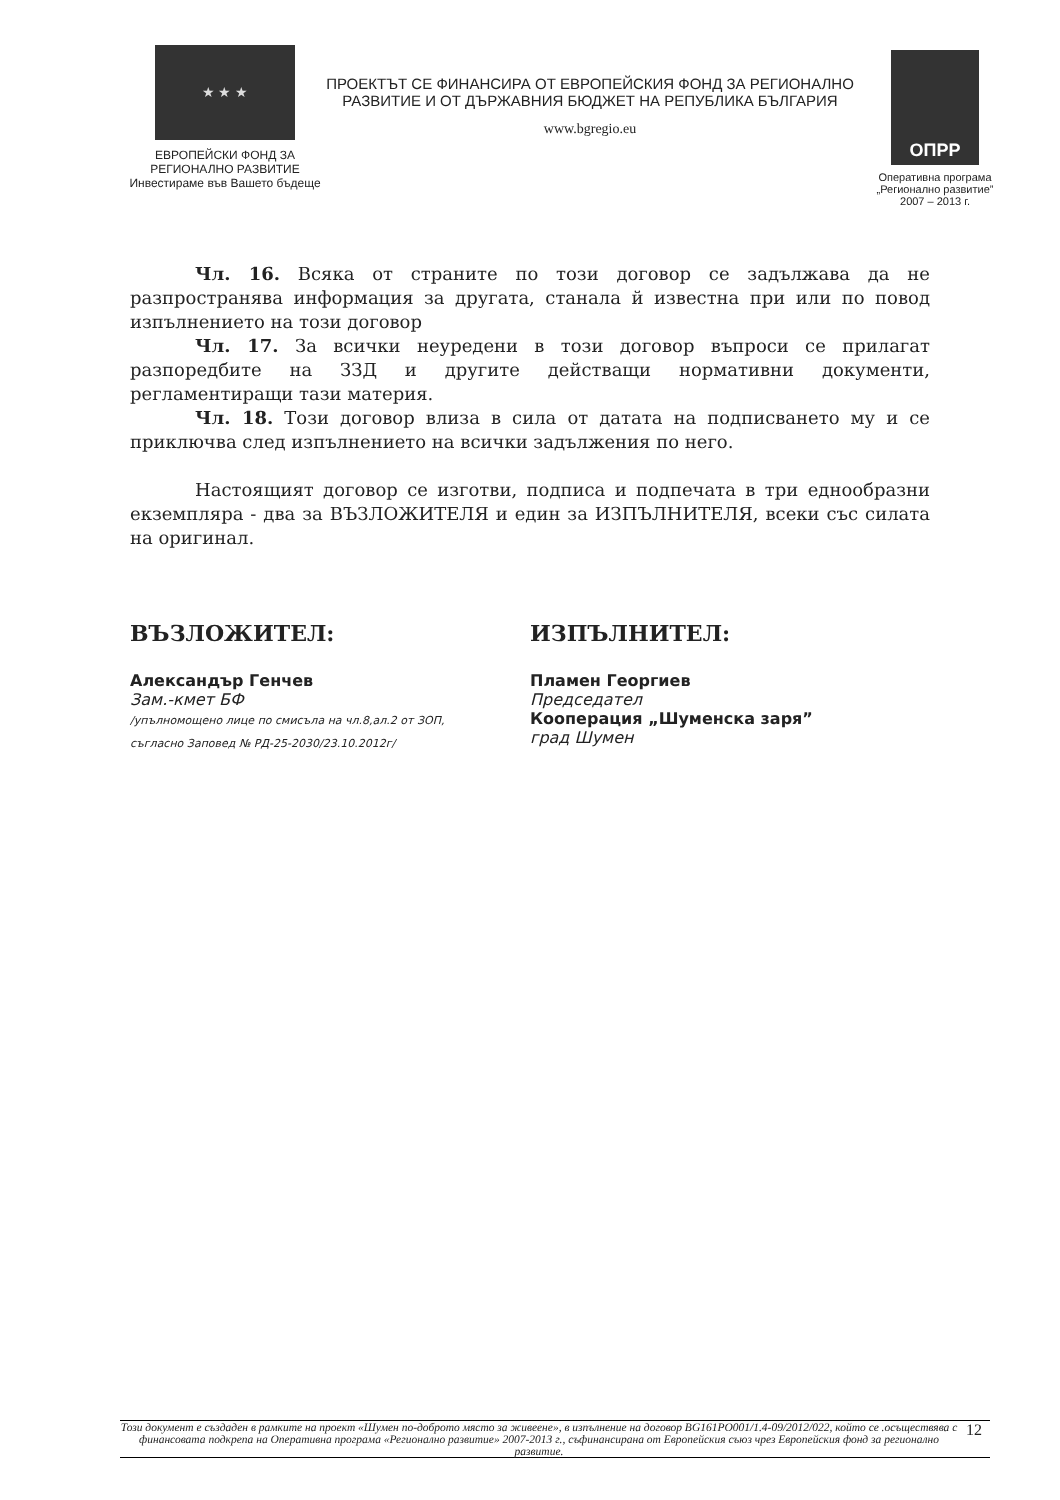★ ★ ★
ЕВРОПЕЙСКИ ФОНД ЗА
РЕГИОНАЛНО РАЗВИТИЕ
Инвестираме във Вашето бъдеще
ПРОЕКТЪТ СЕ ФИНАНСИРА ОТ ЕВРОПЕЙСКИЯ ФОНД ЗА РЕГИОНАЛНО
РАЗВИТИЕ И ОТ ДЪРЖАВНИЯ БЮДЖЕТ НА РЕПУБЛИКА БЪЛГАРИЯ
www.bgregio.eu
ОПРР
Оперативна програма
„Регионално развитие”
2007 – 2013 г.
Чл. 16. Всяка от страните по този договор се задължава да не разпространява информация за другата, станала й известна при или по повод изпълнението на този договор
Чл. 17. За всички неуредени в този договор въпроси се прилагат разпоредбите на ЗЗД и другите действащи нормативни документи, регламентиращи тази материя.
Чл. 18. Този договор влиза в сила от датата на подписването му и се приключва след изпълнението на всички задължения по него.
Настоящият договор се изготви, подписа и подпечата в три еднообразни екземпляра - два за ВЪЗЛОЖИТЕЛЯ и един за ИЗПЪЛНИТЕЛЯ, всеки със силата на оригинал.
ВЪЗЛОЖИТЕЛ:
Александър Генчев
Зам.-кмет БФ
/упълномощено лице по смисъла на чл.8,ал.2 от ЗОП,
съгласно Заповед № РД-25-2030/23.10.2012г/
ИЗПЪЛНИТЕЛ:
Пламен Георгиев
Председател
Кооперация „Шуменска заря”
град Шумен
Този документ е създаден в рамките на проект «Шумен по-доброто място за живеене», в изпълнение на договор BG161PO001/1.4-09/2012/022, който се .осъществява с финансовата подкрепа на Оперативна програма «Регионално развитие» 2007-2013 г., съфинансирана от Европейския съюз чрез Европейския фонд за регионално развитие. 12